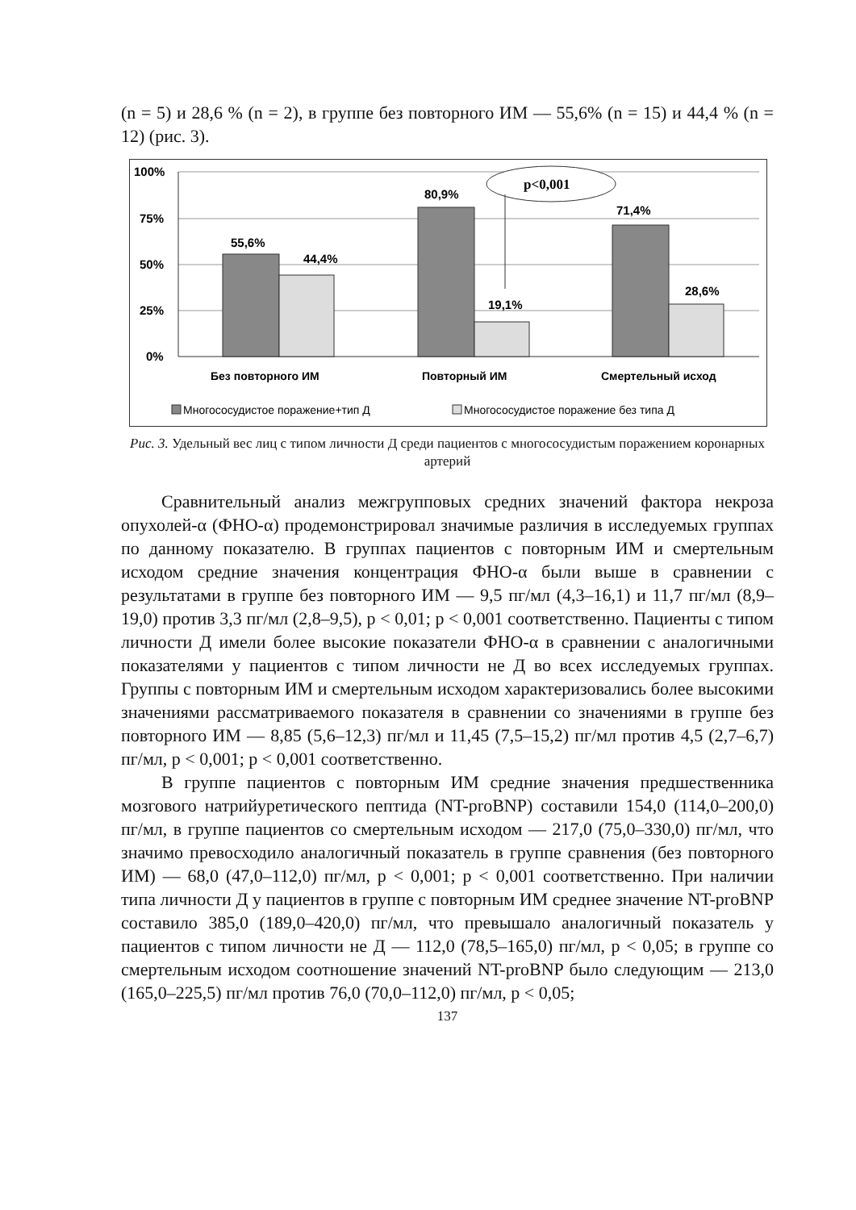(n = 5) и 28,6 % (n = 2), в группе без повторного ИМ — 55,6% (n = 15) и 44,4 % (n = 12) (рис. 3).
100%
75%
50%
25%
0%
55,6%
44,4%
80,9%
19,1%
71,4%
28,6%
p<0,001
Без повторного ИМ
Повторный ИМ
Смертельный исход
Многососудистое поражение+тип Д
Многососудистое поражение без типа Д
Рис. 3. Удельный вес лиц с типом личности Д среди пациентов с многососудистым поражением коронарных артерий
Сравнительный анализ межгрупповых средних значений фактора некроза опухолей-α (ФНО-α) продемонстрировал значимые различия в исследуемых группах по данному показателю. В группах пациентов с повторным ИМ и смертельным исходом средние значения концентрация ФНО-α были выше в сравнении с результатами в группе без повторного ИМ — 9,5 пг/мл (4,3–16,1) и 11,7 пг/мл (8,9–19,0) против 3,3 пг/мл (2,8–9,5), p < 0,01; p < 0,001 соответственно. Пациенты с типом личности Д имели более высокие показатели ФНО-α в сравнении с аналогичными показателями у пациентов с типом личности не Д во всех исследуемых группах. Группы с повторным ИМ и смертельным исходом характеризовались более высокими значениями рассматриваемого показателя в сравнении со значениями в группе без повторного ИМ — 8,85 (5,6–12,3) пг/мл и 11,45 (7,5–15,2) пг/мл против 4,5 (2,7–6,7) пг/мл, p < 0,001; p < 0,001 соответственно.
В группе пациентов с повторным ИМ средние значения предшественника мозгового натрийуретического пептида (NT-proBNP) составили 154,0 (114,0–200,0) пг/мл, в группе пациентов со смертельным исходом — 217,0 (75,0–330,0) пг/мл, что значимо превосходило аналогичный показатель в группе сравнения (без повторного ИМ) — 68,0 (47,0–112,0) пг/мл, p < 0,001; p < 0,001 соответственно. При наличии типа личности Д у пациентов в группе с повторным ИМ среднее значение NT-proBNP составило 385,0 (189,0–420,0) пг/мл, что превышало аналогичный показатель у пациентов с типом личности не Д — 112,0 (78,5–165,0) пг/мл, p < 0,05; в группе со смертельным исходом соотношение значений NT-proBNP было следующим — 213,0 (165,0–225,5) пг/мл против 76,0 (70,0–112,0) пг/мл, p < 0,05;
137